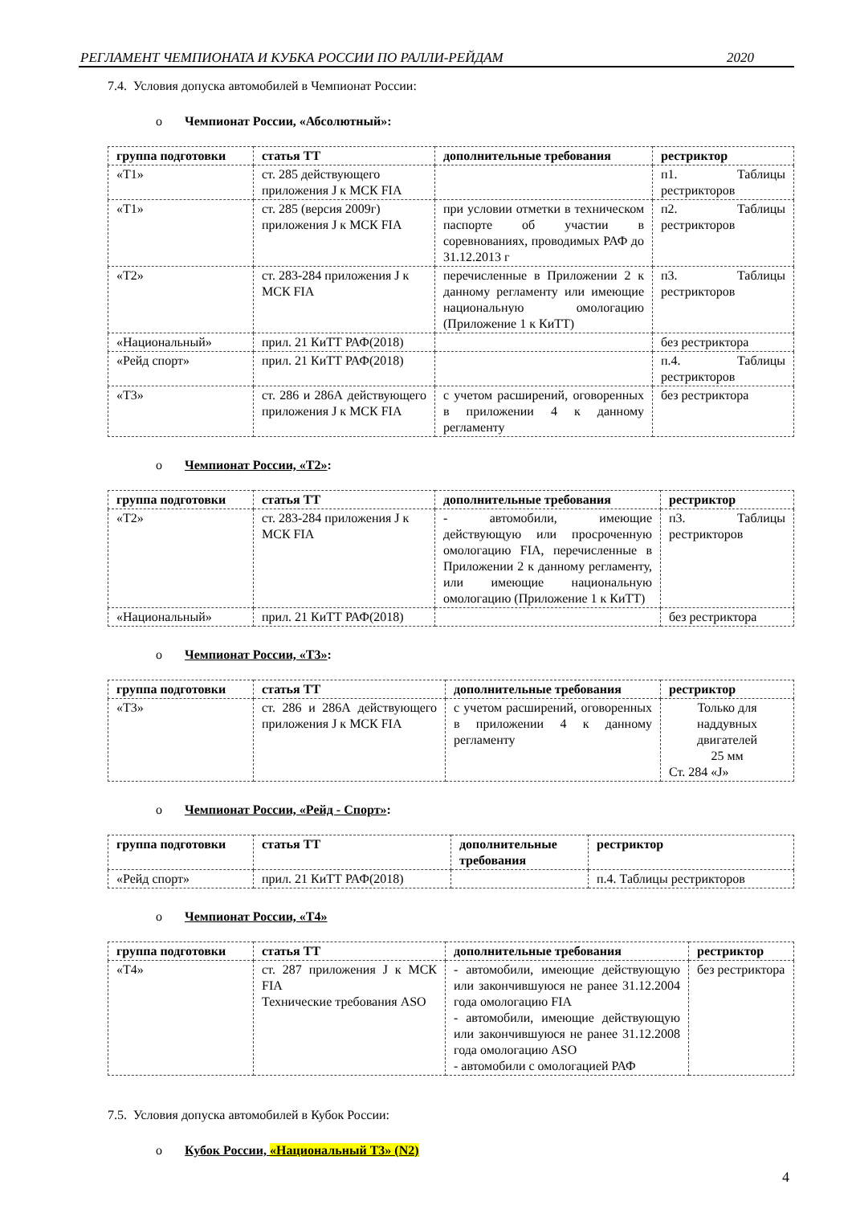РЕГЛАМЕНТ ЧЕМПИОНАТА И КУБКА РОССИИ ПО РАЛЛИ-РЕЙДАМ 2020
7.4. Условия допуска автомобилей в Чемпионат России:
o Чемпионат России, «Абсолютный»:
| группа подготовки | статья ТТ | дополнительные требования | рестриктор |
| --- | --- | --- | --- |
| «Т1» | ст. 285 действующего приложения J к МСК FIA | | п1. Таблицы рестрикторов |
| «Т1» | ст. 285 (версия 2009г) приложения J к МСК FIA | при условии отметки в техническом паспорте об участии в соревнованиях, проводимых РАФ до 31.12.2013 г | п2. Таблицы рестрикторов |
| «Т2» | ст. 283-284 приложения J к МСК FIA | перечисленные в Приложении 2 к данному регламенту или имеющие национальную омологацию (Приложение 1 к КиТТ) | п3. Таблицы рестрикторов |
| «Национальный» | прил. 21 КиТТ РАФ(2018) | | без рестриктора |
| «Рейд спорт» | прил. 21 КиТТ РАФ(2018) | | п.4. Таблицы рестрикторов |
| «Т3» | ст. 286 и 286А действующего приложения J к МСК FIA | с учетом расширений, оговоренных в приложении 4 к данному регламенту | без рестриктора |
o Чемпионат России, «Т2»:
| группа подготовки | статья ТТ | дополнительные требования | рестриктор |
| --- | --- | --- | --- |
| «Т2» | ст. 283-284 приложения J к МСК FIA | - автомобили, имеющие действующую или просроченную омологацию FIA, перечисленные в Приложении 2 к данному регламенту, или имеющие национальную омологацию (Приложение 1 к КиТТ) | п3. Таблицы рестрикторов |
| «Национальный» | прил. 21 КиТТ РАФ(2018) | | без рестриктора |
o Чемпионат России, «Т3»:
| группа подготовки | статья ТТ | дополнительные требования | рестриктор |
| --- | --- | --- | --- |
| «Т3» | ст. 286 и 286А действующего приложения J к МСК FIA | с учетом расширений, оговоренных в приложении 4 к данному регламенту | Только для наддувных двигателей 25 мм Ст. 284 «J» |
o Чемпионат России, «Рейд - Спорт»:
| группа подготовки | статья ТТ | дополнительные требования | рестриктор |
| --- | --- | --- | --- |
| «Рейд спорт» | прил. 21 КиТТ РАФ(2018) | | п.4. Таблицы рестрикторов |
o Чемпионат России, «Т4»
| группа подготовки | статья ТТ | дополнительные требования | рестриктор |
| --- | --- | --- | --- |
| «Т4» | ст. 287 приложения J к МСК FIA Технические требования ASO | - автомобили, имеющие действующую или закончившуюся не ранее 31.12.2004 года омологацию FIA - автомобили, имеющие действующую или закончившуюся не ранее 31.12.2008 года омологацию ASO - автомобили с омологацией РАФ | без рестриктора |
7.5. Условия допуска автомобилей в Кубок России:
o Кубок России, «Национальный Т3» (N2)
4